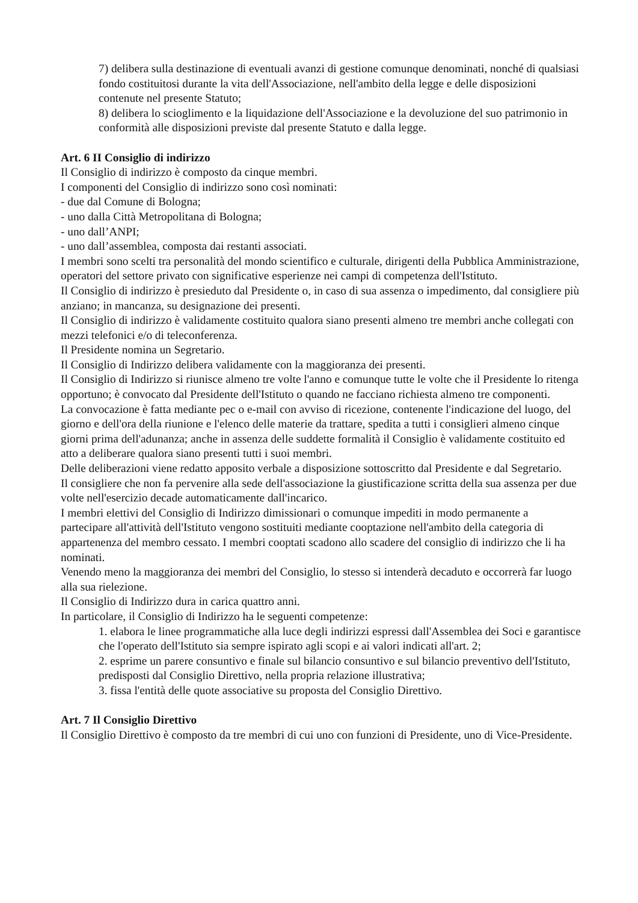7) delibera sulla destinazione di eventuali avanzi di gestione comunque denominati, nonché di qualsiasi fondo costituitosi durante la vita dell'Associazione, nell'ambito della legge e delle disposizioni contenute nel presente Statuto;
8) delibera lo scioglimento e la liquidazione dell'Associazione e la devoluzione del suo patrimonio in conformità alle disposizioni previste dal presente Statuto e dalla legge.
Art. 6 II Consiglio di indirizzo
Il Consiglio di indirizzo è composto da cinque membri.
I componenti del Consiglio di indirizzo sono così nominati:
- due dal Comune di Bologna;
- uno dalla Città Metropolitana di Bologna;
- uno dall’ANPI;
- uno dall’assemblea, composta dai restanti associati.
I membri sono scelti tra personalità del mondo scientifico e culturale, dirigenti della Pubblica Amministrazione, operatori del settore privato con significative esperienze nei campi di competenza dell'Istituto.
Il Consiglio di indirizzo è presieduto dal Presidente o, in caso di sua assenza o impedimento, dal consigliere più anziano; in mancanza, su designazione dei presenti.
Il Consiglio di indirizzo è validamente costituito qualora siano presenti almeno tre membri anche collegati con mezzi telefonici e/o di teleconferenza.
Il Presidente nomina un Segretario.
Il Consiglio di Indirizzo delibera validamente con la maggioranza dei presenti.
Il Consiglio di Indirizzo si riunisce almeno tre volte l'anno e comunque tutte le volte che il Presidente lo ritenga opportuno; è convocato dal Presidente dell'Istituto o quando ne facciano richiesta almeno tre componenti.
La convocazione è fatta mediante pec o e-mail con avviso di ricezione, contenente l'indicazione del luogo, del giorno e dell'ora della riunione e l'elenco delle materie da trattare, spedita a tutti i consiglieri almeno cinque giorni prima dell'adunanza; anche in assenza delle suddette formalità il Consiglio è validamente costituito ed atto a deliberare qualora siano presenti tutti i suoi membri.
Delle deliberazioni viene redatto apposito verbale a disposizione sottoscritto dal Presidente e dal Segretario.
Il consigliere che non fa pervenire alla sede dell'associazione la giustificazione scritta della sua assenza per due volte nell'esercizio decade automaticamente dall'incarico.
I membri elettivi del Consiglio di Indirizzo dimissionari o comunque impediti in modo permanente a partecipare all'attività dell'Istituto vengono sostituiti mediante cooptazione nell'ambito della categoria di appartenenza del membro cessato. I membri cooptati scadono allo scadere del consiglio di indirizzo che li ha nominati.
Venendo meno la maggioranza dei membri del Consiglio, lo stesso si intenderà decaduto e occorrerà far luogo alla sua rielezione.
Il Consiglio di Indirizzo dura in carica quattro anni.
In particolare, il Consiglio di Indirizzo ha le seguenti competenze:
1. elabora le linee programmatiche alla luce degli indirizzi espressi dall'Assemblea dei Soci e garantisce che l'operato dell'Istituto sia sempre ispirato agli scopi e ai valori indicati all'art. 2;
2. esprime un parere consuntivo e finale sul bilancio consuntivo e sul bilancio preventivo dell'Istituto, predisposti dal Consiglio Direttivo, nella propria relazione illustrativa;
3. fissa l'entità delle quote associative su proposta del Consiglio Direttivo.
Art. 7 Il Consiglio Direttivo
Il Consiglio Direttivo è composto da tre membri di cui uno con funzioni di Presidente, uno di Vice-Presidente.